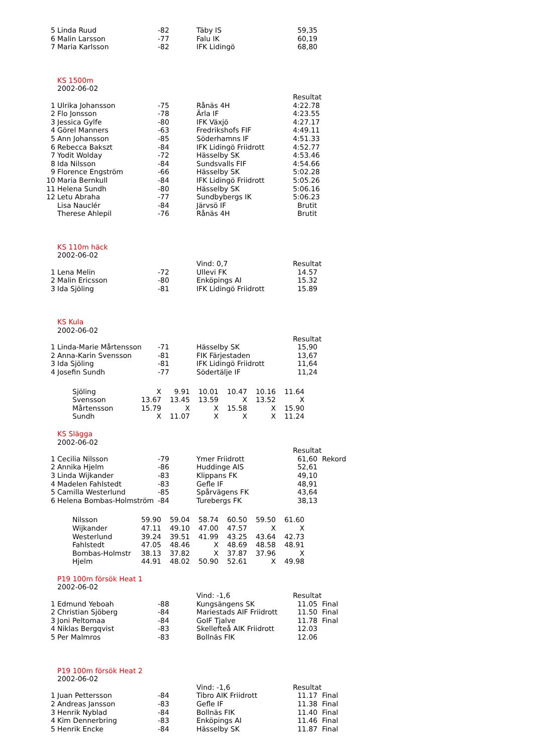| 5 | Linda Ruud | -82 | Täby IS | 59,35 |
| 6 | Malin Larsson | -77 | Falu IK | 60,19 |
| 7 | Maria Karlsson | -82 | IFK Lidingö | 68,80 |
| | KS 1500m | | | |
| | 2002-06-02 | | | |
| | | | | Resultat |
| 1 | Ulrika Johansson | -75 | Rånäs 4H | 4:22.78 |
| 2 | Flo Jonsson | -78 | Ärla IF | 4:23.55 |
| 3 | Jessica Gylfe | -80 | IFK Växjö | 4:27.17 |
| 4 | Görel Manners | -63 | Fredrikshofs FIF | 4:49.11 |
| 5 | Ann Johansson | -85 | Söderhamns IF | 4:51.33 |
| 6 | Rebecca Bakszt | -84 | IFK Lidingö Friidrott | 4:52.77 |
| 7 | Yodit Wolday | -72 | Hässelby SK | 4:53.46 |
| 8 | Ida Nilsson | -84 | Sundsvalls FIF | 4:54.66 |
| 9 | Florence Engström | -66 | Hässelby SK | 5:02.28 |
| 10 | Maria Bernkull | -84 | IFK Lidingö Friidrott | 5:05.26 |
| 11 | Helena Sundh | -80 | Hässelby SK | 5:06.16 |
| 12 | Letu Abraha | -77 | Sundbybergs IK | 5:06.23 |
| | Lisa Nauclér | -84 | Järvsö IF | Brutit |
| | Therese Ahlepil | -76 | Rånäs 4H | Brutit |
| | KS 110m häck | | | |
| | 2002-06-02 | | | |
| | | | Vind: 0,7 | Resultat |
| 1 | Lena Melin | -72 | Ullevi FK | 14.57 |
| 2 | Malin Ericsson | -80 | Enköpings AI | 15.32 |
| 3 | Ida Sjöling | -81 | IFK Lidingö Friidrott | 15.89 |
| | KS Kula | | | |
| | 2002-06-02 | | | |
| | | | | Resultat |
| 1 | Linda-Marie Mårtensson | -71 | Hässelby SK | 15,90 |
| 2 | Anna-Karin Svensson | -81 | FIK Färjestaden | 13,67 |
| 3 | Ida Sjöling | -81 | IFK Lidingö Friidrott | 11,64 |
| 4 | Josefin Sundh | -77 | Södertälje IF | 11,24 |
| Sjöling | X | 9.91 | 10.01 | 10.47 | 10.16 | 11.64 |
| Svensson | 13.67 | 13.45 | 13.59 | X | 13.52 | X |
| Mårtensson | 15.79 | X | X | 15.58 | X | 15.90 |
| Sundh | X | 11.07 | X | X | X | 11.24 |
| | KS Slägga | | | |
| | 2002-06-02 | | | |
| | | | | Resultat |
| 1 | Cecilia Nilsson | -79 | Ymer Friidrott | 61,60 Rekord |
| 2 | Annika Hjelm | -86 | Huddinge AIS | 52,61 |
| 3 | Linda Wijkander | -83 | Klippans FK | 49,10 |
| 4 | Madelen Fahlstedt | -83 | Gefle IF | 48,91 |
| 5 | Camilla Westerlund | -85 | Spårvägens FK | 43,64 |
| 6 | Helena Bombas-Holmström | -84 | Turebergs FK | 38,13 |
| Nilsson | 59.90 | 59.04 | 58.74 | 60.50 | 59.50 | 61.60 |
| Wijkander | 47.11 | 49.10 | 47.00 | 47.57 | X | X |
| Westerlund | 39.24 | 39.51 | 41.99 | 43.25 | 43.64 | 42.73 |
| Fahlstedt | 47.05 | 48.46 | X | 48.69 | 48.58 | 48.91 |
| Bombas-Holmstr | 38.13 | 37.82 | X | 37.87 | 37.96 | X |
| Hjelm | 44.91 | 48.02 | 50.90 | 52.61 | X | 49.98 |
| | P19 100m försök Heat 1 | | | |
| | 2002-06-02 | | | |
| | | | Vind: -1,6 | Resultat |
| 1 | Edmund Yeboah | -88 | Kungsängens SK | 11.05 Final |
| 2 | Christian Sjöberg | -84 | Mariestads AIF Friidrott | 11.50 Final |
| 3 | Joni Peltomaa | -84 | GoIF Tjalve | 11.78 Final |
| 4 | Niklas Bergqvist | -83 | Skellefteå AIK Friidrott | 12.03 |
| 5 | Per Malmros | -83 | Bollnäs FIK | 12.06 |
| | P19 100m försök Heat 2 | | | |
| | 2002-06-02 | | | |
| | | | Vind: -1,6 | Resultat |
| 1 | Juan Pettersson | -84 | Tibro AIK Friidrott | 11.17 Final |
| 2 | Andreas Jansson | -83 | Gefle IF | 11.38 Final |
| 3 | Henrik Nyblad | -84 | Bollnäs FIK | 11.40 Final |
| 4 | Kim Dennerbring | -83 | Enköpings AI | 11.46 Final |
| 5 | Henrik Encke | -84 | Hässelby SK | 11.87 Final |